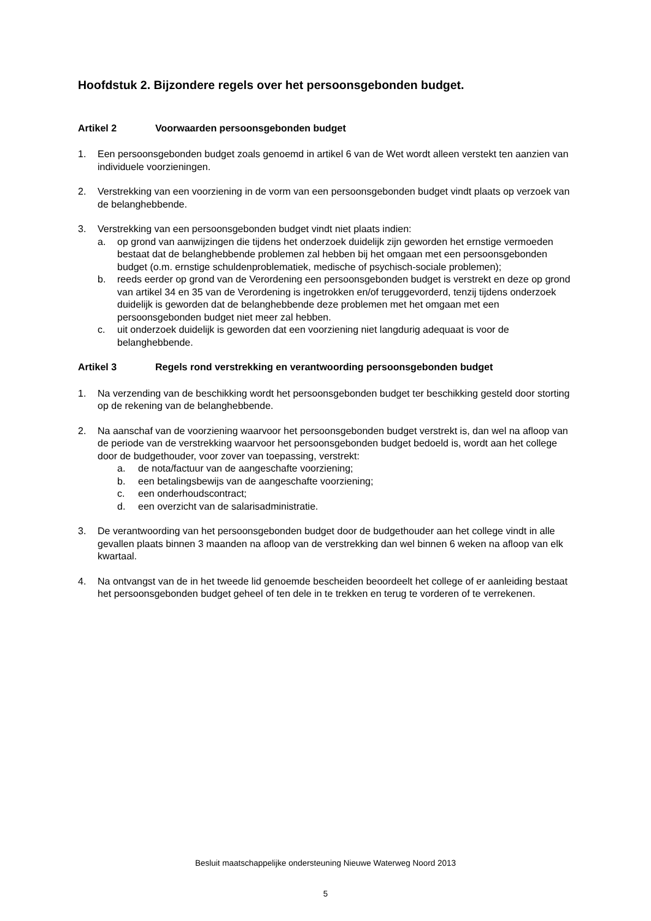Hoofdstuk 2. Bijzondere regels over het persoonsgebonden budget.
Artikel 2 Voorwaarden persoonsgebonden budget
1. Een persoonsgebonden budget zoals genoemd in artikel 6 van de Wet wordt alleen verstekt ten aanzien van individuele voorzieningen.
2. Verstrekking van een voorziening in de vorm van een persoonsgebonden budget vindt plaats op verzoek van de belanghebbende.
3. Verstrekking van een persoonsgebonden budget vindt niet plaats indien:
a. op grond van aanwijzingen die tijdens het onderzoek duidelijk zijn geworden het ernstige vermoeden bestaat dat de belanghebbende problemen zal hebben bij het omgaan met een persoonsgebonden budget (o.m. ernstige schuldenproblematiek, medische of psychisch-sociale problemen);
b. reeds eerder op grond van de Verordening een persoonsgebonden budget is verstrekt en deze op grond van artikel 34 en 35 van de Verordening is ingetrokken en/of teruggevorderd, tenzij tijdens onderzoek duidelijk is geworden dat de belanghebbende deze problemen met het omgaan met een persoonsgebonden budget niet meer zal hebben.
c. uit onderzoek duidelijk is geworden dat een voorziening niet langdurig adequaat is voor de belanghebbende.
Artikel 3 Regels rond verstrekking en verantwoording persoonsgebonden budget
1. Na verzending van de beschikking wordt het persoonsgebonden budget ter beschikking gesteld door storting op de rekening van de belanghebbende.
2. Na aanschaf van de voorziening waarvoor het persoonsgebonden budget verstrekt is, dan wel na afloop van de periode van de verstrekking waarvoor het persoonsgebonden budget bedoeld is, wordt aan het college door de budgethouder, voor zover van toepassing, verstrekt:
a. de nota/factuur van de aangeschafte voorziening;
b. een betalingsbewijs van de aangeschafte voorziening;
c. een onderhoudscontract;
d. een overzicht van de salarisadministratie.
3. De verantwoording van het persoonsgebonden budget door de budgethouder aan het college vindt in alle gevallen plaats binnen 3 maanden na afloop van de verstrekking dan wel binnen 6 weken na afloop van elk kwartaal.
4. Na ontvangst van de in het tweede lid genoemde bescheiden beoordeelt het college of er aanleiding bestaat het persoonsgebonden budget geheel of ten dele in te trekken en terug te vorderen of te verrekenen.
Besluit maatschappelijke ondersteuning Nieuwe Waterweg Noord 2013
5